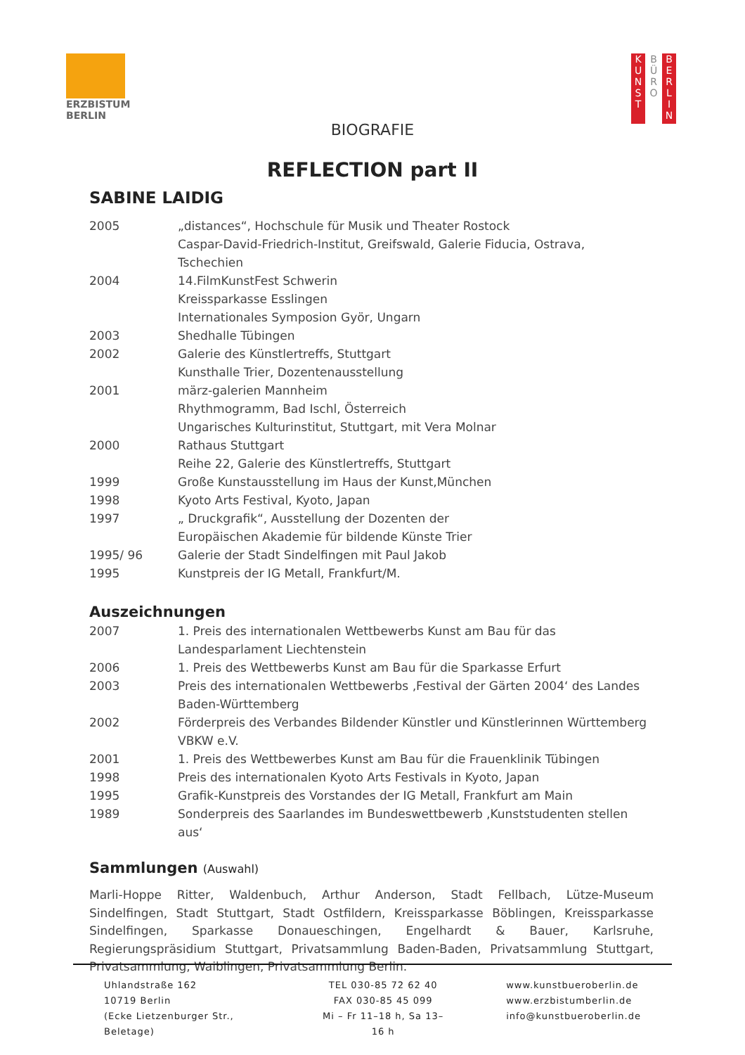ERZBISTUM
BERLIN
K
U
N
S
T
B
Ü
R
O
B
E
R
L
I
N
BIOGRAFIE
REFLECTION part II
SABINE LAIDIG
2005 „distances“, Hochschule für Musik und Theater Rostock
Caspar-David-Friedrich-Institut, Greifswald, Galerie Fiducia, Ostrava, Tschechien
2004 14.FilmKunstFest Schwerin
Kreissparkasse Esslingen
Internationales Symposion Györ, Ungarn
2003 Shedhalle Tübingen
2002 Galerie des Künstlertreffs, Stuttgart
Kunsthalle Trier, Dozentenausstellung
2001 märz-galerien Mannheim
Rhythmogramm, Bad Ischl, Österreich
Ungarisches Kulturinstitut, Stuttgart, mit Vera Molnar
2000 Rathaus Stuttgart
Reihe 22, Galerie des Künstlertreffs, Stuttgart
1999 Große Kunstausstellung im Haus der Kunst,München
1998 Kyoto Arts Festival, Kyoto, Japan
1997 „ Druckgrafik“, Ausstellung der Dozenten der
Europäischen Akademie für bildende Künste Trier
1995/ 96 Galerie der Stadt Sindelfingen mit Paul Jakob
1995 Kunstpreis der IG Metall, Frankfurt/M.
Auszeichnungen
2007 1. Preis des internationalen Wettbewerbs Kunst am Bau für das Landesparlament Liechtenstein
2006 1. Preis des Wettbewerbs Kunst am Bau für die Sparkasse Erfurt
2003 Preis des internationalen Wettbewerbs ‚Festival der Gärten 2004‘ des Landes Baden-Württemberg
2002 Förderpreis des Verbandes Bildender Künstler und Künstlerinnen Württemberg VBKW e.V.
2001 1. Preis des Wettbewerbes Kunst am Bau für die Frauenklinik Tübingen
1998 Preis des internationalen Kyoto Arts Festivals in Kyoto, Japan
1995 Grafik-Kunstpreis des Vorstandes der IG Metall, Frankfurt am Main
1989 Sonderpreis des Saarlandes im Bundeswettbewerb ‚Kunststudenten stellen aus‘
Sammlungen (Auswahl)
Marli-Hoppe Ritter, Waldenbuch, Arthur Anderson, Stadt Fellbach, Lütze-Museum Sindelfingen, Stadt Stuttgart, Stadt Ostfildern, Kreissparkasse Böblingen, Kreissparkasse Sindelfingen, Sparkasse Donaueschingen, Engelhardt & Bauer, Karlsruhe, Regierungspräsidium Stuttgart, Privatsammlung Baden-Baden, Privatsammlung Stuttgart, Privatsammlung, Waiblingen, Privatsammlung Berlin.
Uhlandstraße 162
10719 Berlin
(Ecke Lietzenburger Str., Beletage)
TEL 030-85 72 62 40
FAX 030-85 45 099
Mi – Fr 11–18 h, Sa 13–16 h
www.kunstbueroberlin.de
www.erzbistumberlin.de
info@kunstbueroberlin.de